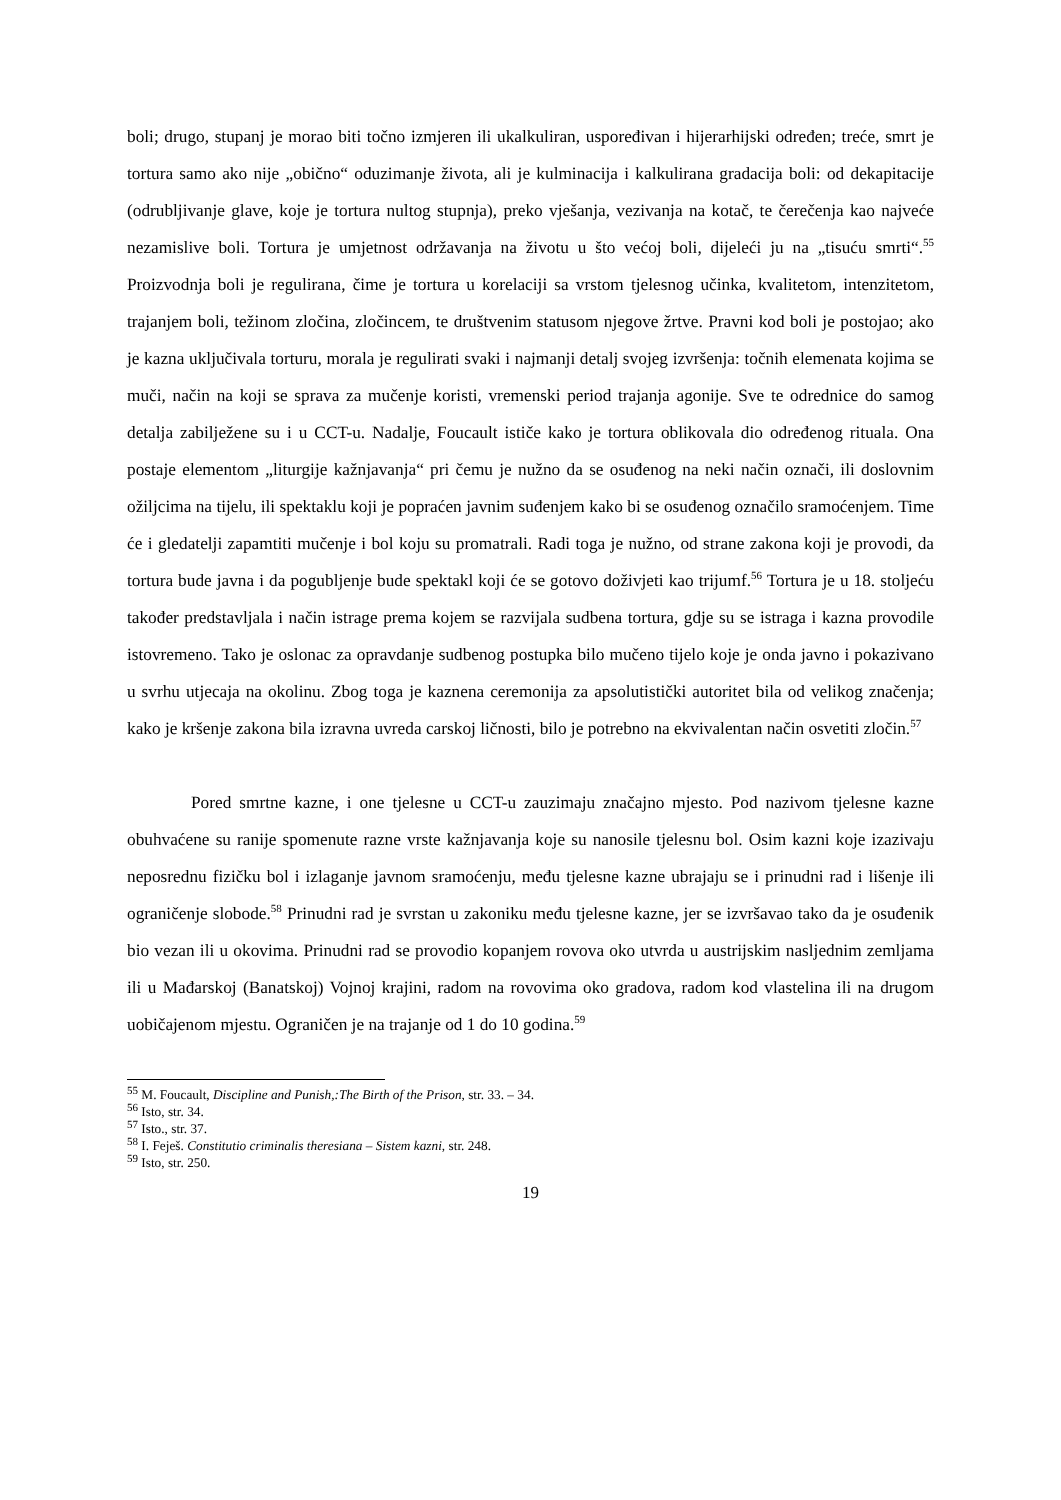boli; drugo, stupanj je morao biti točno izmjeren ili ukalkuliran, uspoređivan i hijerarhijski određen; treće, smrt je tortura samo ako nije „obično“ oduzimanje života, ali je kulminacija i kalkulirana gradacija boli: od dekapitacije (odrubljivanje glave, koje je tortura nultog stupnja), preko vješanja, vezivanja na kotač, te čerečenja kao najveće nezamislive boli. Tortura je umjetnost održavanja na životu u što većoj boli, dijeleći ju na „tisuću smrti“.<sup>55</sup> Proizvodnja boli je regulirana, čime je tortura u korelaciji sa vrstom tjelesnog učinka, kvalitetom, intenzitetom, trajanjem boli, težinom zločina, zločincem, te društvenim statusom njegove žrtve. Pravni kod boli je postojao; ako je kazna uključivala torturu, morala je regulirati svaki i najmanji detalj svojeg izvršenja: točnih elemenata kojima se muči, način na koji se sprava za mučenje koristi, vremenski period trajanja agonije. Sve te odrednice do samog detalja zabilježene su i u CCT-u. Nadalje, Foucault ističe kako je tortura oblikovala dio određenog rituala. Ona postaje elementom „liturgije kažnjavanja“ pri čemu je nužno da se osuđenog na neki način označi, ili doslovnim ožiljcima na tijelu, ili spektaklu koji je popraćen javnim suđenjem kako bi se osuđenog označilo sramoćenjem. Time će i gledatelji zapamtiti mučenje i bol koju su promatrali. Radi toga je nužno, od strane zakona koji je provodi, da tortura bude javna i da pogubljenje bude spektakl koji će se gotovo doživjeti kao trijumf.<sup>56</sup> Tortura je u 18. stoljeću također predstavljala i način istrage prema kojem se razvijala sudbena tortura, gdje su se istraga i kazna provodile istovremeno. Tako je oslonac za opravdanje sudbenog postupka bilo mučeno tijelo koje je onda javno i pokazivano u svrhu utjecaja na okolinu. Zbog toga je kaznena ceremonija za apsolutistički autoritet bila od velikog značenja; kako je kršenje zakona bila izravna uvreda carskoj ličnosti, bilo je potrebno na ekvivalentan način osvetiti zločin.<sup>57</sup>
Pored smrtne kazne, i one tjelesne u CCT-u zauzimaju značajno mjesto. Pod nazivom tjelesne kazne obuhvaćene su ranije spomenute razne vrste kažnjavanja koje su nanosile tjelesnu bol. Osim kazni koje izazivaju neposrednu fizičku bol i izlaganje javnom sramoćenju, među tjelesne kazne ubrajaju se i prinudni rad i lišenje ili ograničenje slobode.<sup>58</sup> Prinudni rad je svrstan u zakoniku među tjelesne kazne, jer se izvršavao tako da je osuđenik bio vezan ili u okovima. Prinudni rad se provodio kopanjem rovova oko utvrda u austrijskim nasljednim zemljama ili u Mađarskoj (Banatskoj) Vojnoj krajini, radom na rovovima oko gradova, radom kod vlastelina ili na drugom uobičajenom mjestu. Ograničen je na trajanje od 1 do 10 godina.<sup>59</sup>
<sup>55</sup> M. Foucault, Discipline and Punish,:The Birth of the Prison, str. 33. – 34.
<sup>56</sup> Isto, str. 34.
<sup>57</sup> Isto., str. 37.
<sup>58</sup> I. Feješ. Constitutio criminalis theresiana – Sistem kazni, str. 248.
<sup>59</sup> Isto, str. 250.
19